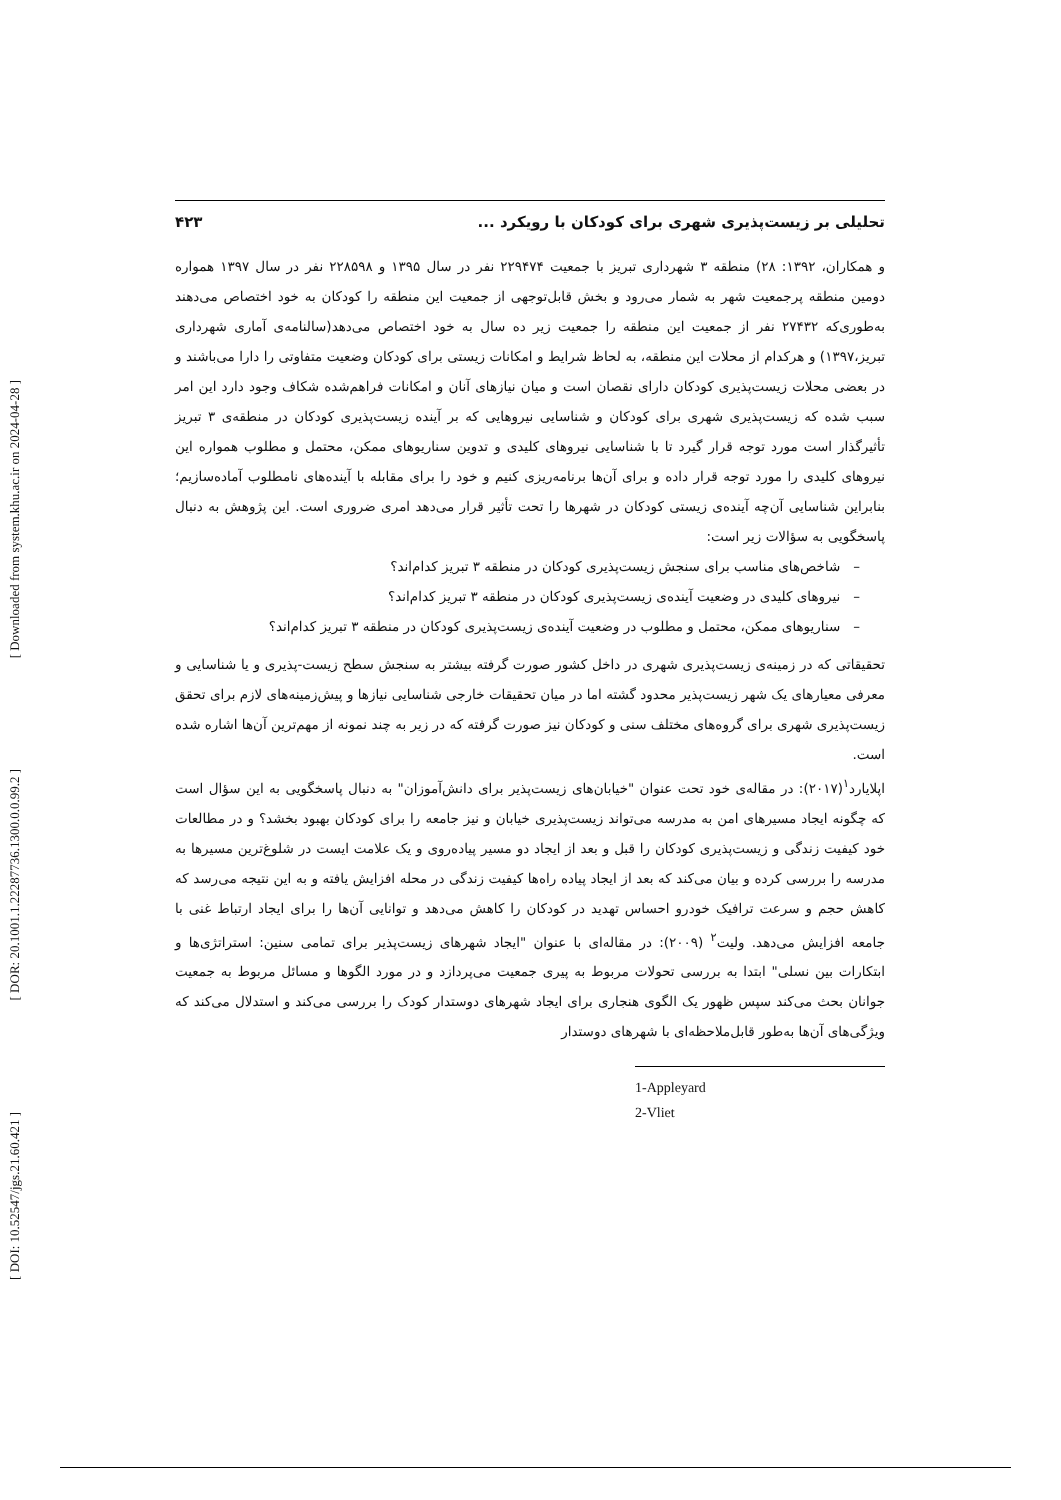[ Downloaded from system.khu.ac.ir on 2024-04-28 ]
[ DOR: 20.1001.1.22287736.1300.0.0.99.2 ]
[ DOI: 10.52547/jgs.21.60.421 ]
تحلیلی بر زیست‌پذیری شهری برای کودکان با رویکرد ... ۴۲۳
و همکاران، ۱۳۹۲: ۲۸) منطقه ۳ شهرداری تبریز با جمعیت ۲۲۹۴۷۴ نفر در سال ۱۳۹۵ و ۲۲۸۵۹۸ نفر در سال ۱۳۹۷ همواره دومین منطقه پرجمعیت شهر به شمار می‌رود و بخش قابل‌توجهی از جمعیت این منطقه را کودکان به خود اختصاص می‌دهند به‌طوری‌که ۲۷۴۳۲ نفر از جمعیت این منطقه را جمعیت زیر ده سال به خود اختصاص می‌دهد(سالنامه‌ی آماری شهرداری تبریز،۱۳۹۷) و هرکدام از محلات این منطقه، به لحاظ شرایط و امکانات زیستی برای کودکان وضعیت متفاوتی را دارا می‌باشند و در بعضی محلات زیست‌پذیری کودکان دارای نقصان است و میان نیازهای آنان و امکانات فراهم‌شده شکاف وجود دارد این امر سبب شده که زیست‌پذیری شهری برای کودکان و شناسایی نیروهایی که بر آینده زیست‌پذیری کودکان در منطقه‌ی ۳ تبریز تأثیرگذار است مورد توجه قرار گیرد تا با شناسایی نیروهای کلیدی و تدوین سناریوهای ممکن، محتمل و مطلوب همواره این نیروهای کلیدی را مورد توجه قرار داده و برای آن‌ها برنامه‌ریزی کنیم و خود را برای مقابله با آینده‌های نامطلوب آماده‌سازیم؛ بنابراین شناسایی آن‌چه آینده‌ی زیستی کودکان در شهرها را تحت تأثیر قرار می‌دهد امری ضروری است. این پژوهش به دنبال پاسخگویی به سؤالات زیر است:
– شاخص‌های مناسب برای سنجش زیست‌پذیری کودکان در منطقه ۳ تبریز کدام‌اند؟
– نیروهای کلیدی در وضعیت آینده‌ی زیست‌پذیری کودکان در منطقه ۳ تبریز کدام‌اند؟
– سناریوهای ممکن، محتمل و مطلوب در وضعیت آینده‌ی زیست‌پذیری کودکان در منطقه ۳ تبریز کدام‌اند؟
تحقیقاتی که در زمینه‌ی زیست‌پذیری شهری در داخل کشور صورت گرفته بیشتر به سنجش سطح زیست-پذیری و یا شناسایی و معرفی معیارهای یک شهر زیست‌پذیر محدود گشته اما در میان تحقیقات خارجی شناسایی نیازها و پیش‌زمینه‌های لازم برای تحقق زیست‌پذیری شهری برای گروه‌های مختلف سنی و کودکان نیز صورت گرفته که در زیر به چند نمونه از مهم‌ترین آن‌ها اشاره شده است.
اپلایارد<sup>۱</sup>(۲۰۱۷): در مقاله‌ی خود تحت عنوان "خیابان‌های زیست‌پذیر برای دانش‌آموزان" به دنبال پاسخگویی به این سؤال است که چگونه ایجاد مسیرهای امن به مدرسه می‌تواند زیست‌پذیری خیابان و نیز جامعه را برای کودکان بهبود بخشد؟ و در مطالعات خود کیفیت زندگی و زیست‌پذیری کودکان را قبل و بعد از ایجاد دو مسیر پیاده‌روی و یک علامت ایست در شلوغ‌ترین مسیرها به مدرسه را بررسی کرده و بیان می‌کند که بعد از ایجاد پیاده راه‌ها کیفیت زندگی در محله افزایش یافته و به این نتیجه می‌رسد که کاهش حجم و سرعت ترافیک خودرو احساس تهدید در کودکان را کاهش می‌دهد و توانایی آن‌ها را برای ایجاد ارتباط غنی با جامعه افزایش می‌دهد. ولیت<sup>۲</sup> (۲۰۰۹): در مقاله‌ای با عنوان "ایجاد شهرهای زیست‌پذیر برای تمامی سنین: استراتژی‌ها و ابتکارات بین نسلی" ابتدا به بررسی تحولات مربوط به پیری جمعیت می‌پردازد و در مورد الگوها و مسائل مربوط به جمعیت جوانان بحث می‌کند سپس ظهور یک الگوی هنجاری برای ایجاد شهرهای دوستدار کودک را بررسی می‌کند و استدلال می‌کند که ویژگی‌های آن‌ها به‌طور قابل‌ملاحظه‌ای با شهرهای دوستدار
1-Appleyard
2-Vliet